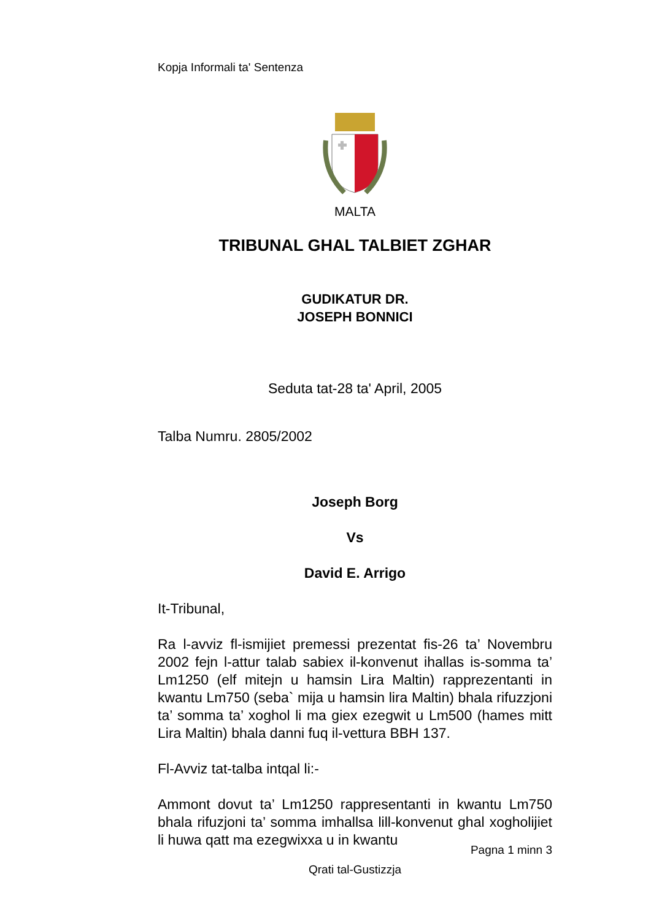Kopja Informali ta' Sentenza
MALTA
TRIBUNAL GHAL TALBIET ZGHAR
GUDIKATUR DR.
JOSEPH BONNICI
Seduta tat-28 ta' April, 2005
Talba Numru. 2805/2002
Joseph Borg
Vs
David E. Arrigo
It-Tribunal,
Ra l-avviz fl-ismijiet premessi prezentat fis-26 ta’ Novembru 2002 fejn l-attur talab sabiex il-konvenut ihallas is-somma ta’ Lm1250 (elf mitejn u hamsin Lira Maltin) rapprezentanti in kwantu Lm750 (seba` mija u hamsin lira Maltin) bhala rifuzzjoni ta’ somma ta’ xoghol li ma giex ezegwit u Lm500 (hames mitt Lira Maltin) bhala danni fuq il-vettura BBH 137.
Fl-Avviz tat-talba intqal li:-
Ammont dovut ta’ Lm1250 rappresentanti in kwantu Lm750 bhala rifuzjoni ta’ somma imhallsa lill-konvenut ghal xogholijiet li huwa qatt ma ezegwixxa u in kwantu
Pagna 1 minn 3
Qrati tal-Gustizzja